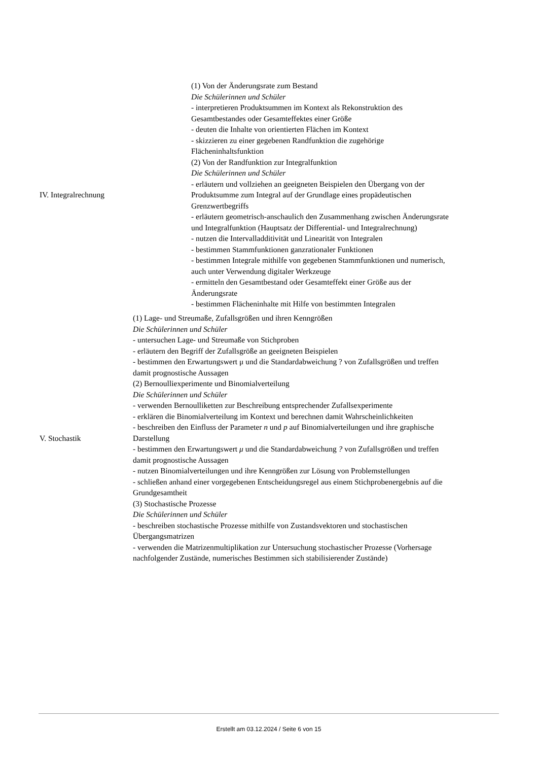| IV. Integralrechnung | (1) Von der Änderungsrate zum Bestand Die Schülerinnen und Schüler - interpretieren Produktsummen im Kontext als Rekonstruktion des Gesamtbestandes oder Gesamteffektes einer Größe - deuten die Inhalte von orientierten Flächen im Kontext - skizzieren zu einer gegebenen Randfunktion die zugehörige Flächeninhaltsfunktion (2) Von der Randfunktion zur Integralfunktion Die Schülerinnen und Schüler - erläutern und vollziehen an geeigneten Beispielen den Übergang von der Produktsumme zum Integral auf der Grundlage eines propädeutischen Grenzwertbegriffs - erläutern geometrisch-anschaulich den Zusammenhang zwischen Änderungsrate und Integralfunktion (Hauptsatz der Differential- und Integralrechnung) - nutzen die Intervalladditivität und Linearität von Integralen - bestimmen Stammfunktionen ganzrationaler Funktionen - bestimmen Integrale mithilfe von gegebenen Stammfunktionen und numerisch, auch unter Verwendung digitaler Werkzeuge - ermitteln den Gesamtbestand oder Gesamteffekt einer Größe aus der Änderungsrate - bestimmen Flächeninhalte mit Hilfe von bestimmten Integralen |
| V. Stochastik | (1) Lage- und Streumaße, Zufallsgrößen und ihren Kenngrößen Die Schülerinnen und Schüler - untersuchen Lage- und Streumaße von Stichproben - erläutern den Begriff der Zufallsgröße an geeigneten Beispielen - bestimmen den Erwartungswert μ und die Standardabweichung ? von Zufallsgrößen und treffen damit prognostische Aussagen (2) Bernoulliexperimente und Binomialverteilung Die Schülerinnen und Schüler - verwenden Bernoulliketten zur Beschreibung entsprechender Zufallsexperimente - erklären die Binomialverteilung im Kontext und berechnen damit Wahrscheinlichkeiten - beschreiben den Einfluss der Parameter n und p auf Binomialverteilungen und ihre graphische Darstellung - bestimmen den Erwartungswert μ und die Standardabweichung ? von Zufallsgrößen und treffen damit prognostische Aussagen - nutzen Binomialverteilungen und ihre Kenngrößen zur Lösung von Problemstellungen - schließen anhand einer vorgegebenen Entscheidungsregel aus einem Stichprobenergebnis auf die Grundgesamtheit (3) Stochastische Prozesse Die Schülerinnen und Schüler - beschreiben stochastische Prozesse mithilfe von Zustandsvektoren und stochastischen Übergangsmatrizen - verwenden die Matrizenmultiplikation zur Untersuchung stochastischer Prozesse (Vorhersage nachfolgender Zustände, numerisches Bestimmen sich stabilisierender Zustände) |
Erstellt am 03.12.2024 / Seite 6 von 15